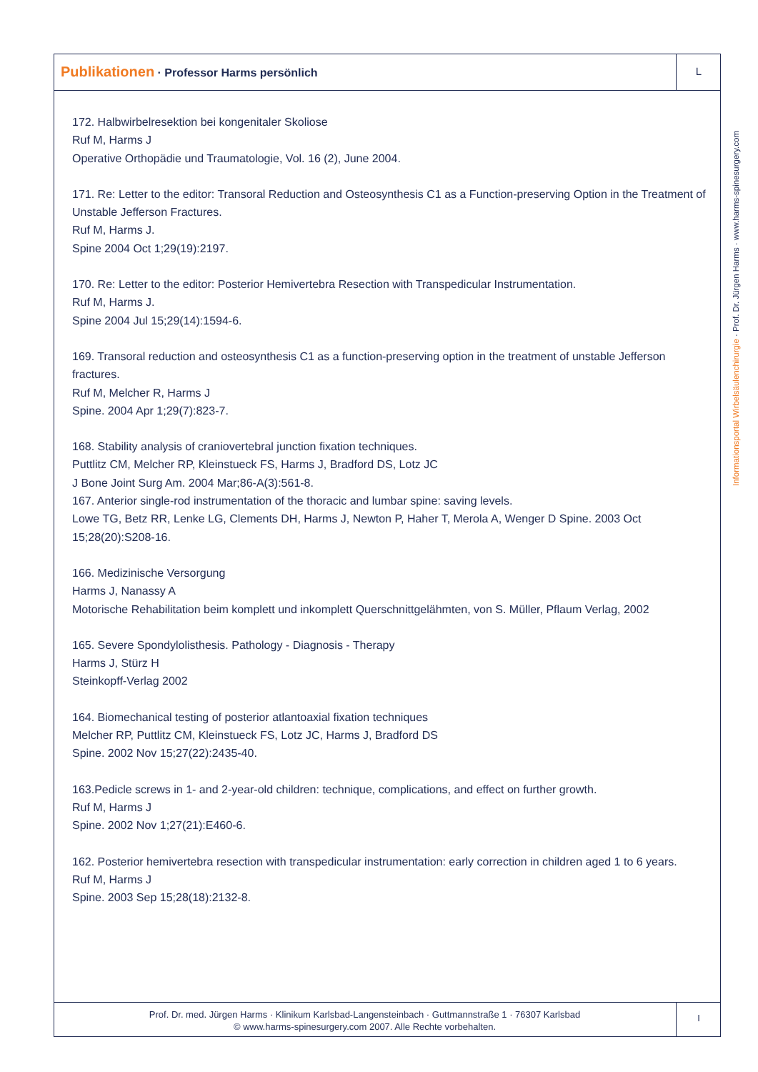Publikationen · Professor Harms persönlich
L
Informationsportal Wirbelsäulenchirurgie · Prof. Dr. Jürgen Harms · www.harms-spinesurgery.com
172. Halbwirbelresektion bei kongenitaler Skoliose
Ruf M, Harms J
Operative Orthopädie und Traumatologie, Vol. 16 (2), June 2004.
171. Re: Letter to the editor: Transoral Reduction and Osteosynthesis C1 as a Function-preserving Option in the Treatment of Unstable Jefferson Fractures.
Ruf M, Harms J.
Spine 2004 Oct 1;29(19):2197.
170. Re: Letter to the editor: Posterior Hemivertebra Resection with Transpedicular Instrumentation.
Ruf M, Harms J.
Spine 2004 Jul 15;29(14):1594-6.
169. Transoral reduction and osteosynthesis C1 as a function-preserving option in the treatment of unstable Jefferson fractures.
Ruf M, Melcher R, Harms J
Spine. 2004 Apr 1;29(7):823-7.
168. Stability analysis of craniovertebral junction fixation techniques.
Puttlitz CM, Melcher RP, Kleinstueck FS, Harms J, Bradford DS, Lotz JC
J Bone Joint Surg Am. 2004 Mar;86-A(3):561-8.
167. Anterior single-rod instrumentation of the thoracic and lumbar spine: saving levels.
Lowe TG, Betz RR, Lenke LG, Clements DH, Harms J, Newton P, Haher T, Merola A, Wenger D Spine. 2003 Oct 15;28(20):S208-16.
166. Medizinische Versorgung
Harms J, Nanassy A
Motorische Rehabilitation beim komplett und inkomplett Querschnittgelähmten, von S. Müller, Pflaum Verlag, 2002
165. Severe Spondylolisthesis. Pathology - Diagnosis - Therapy
Harms J, Stürz H
Steinkopff-Verlag 2002
164. Biomechanical testing of posterior atlantoaxial fixation techniques
Melcher RP, Puttlitz CM, Kleinstueck FS, Lotz JC, Harms J, Bradford DS
Spine. 2002 Nov 15;27(22):2435-40.
163.Pedicle screws in 1- and 2-year-old children: technique, complications, and effect on further growth.
Ruf M, Harms J
Spine. 2002 Nov 1;27(21):E460-6.
162. Posterior hemivertebra resection with transpedicular instrumentation: early correction in children aged 1 to 6 years.
Ruf M, Harms J
Spine. 2003 Sep 15;28(18):2132-8.
Prof. Dr. med. Jürgen Harms · Klinikum Karlsbad-Langensteinbach · Guttmannstraße 1 · 76307 Karlsbad
© www.harms-spinesurgery.com 2007. Alle Rechte vorbehalten.
I